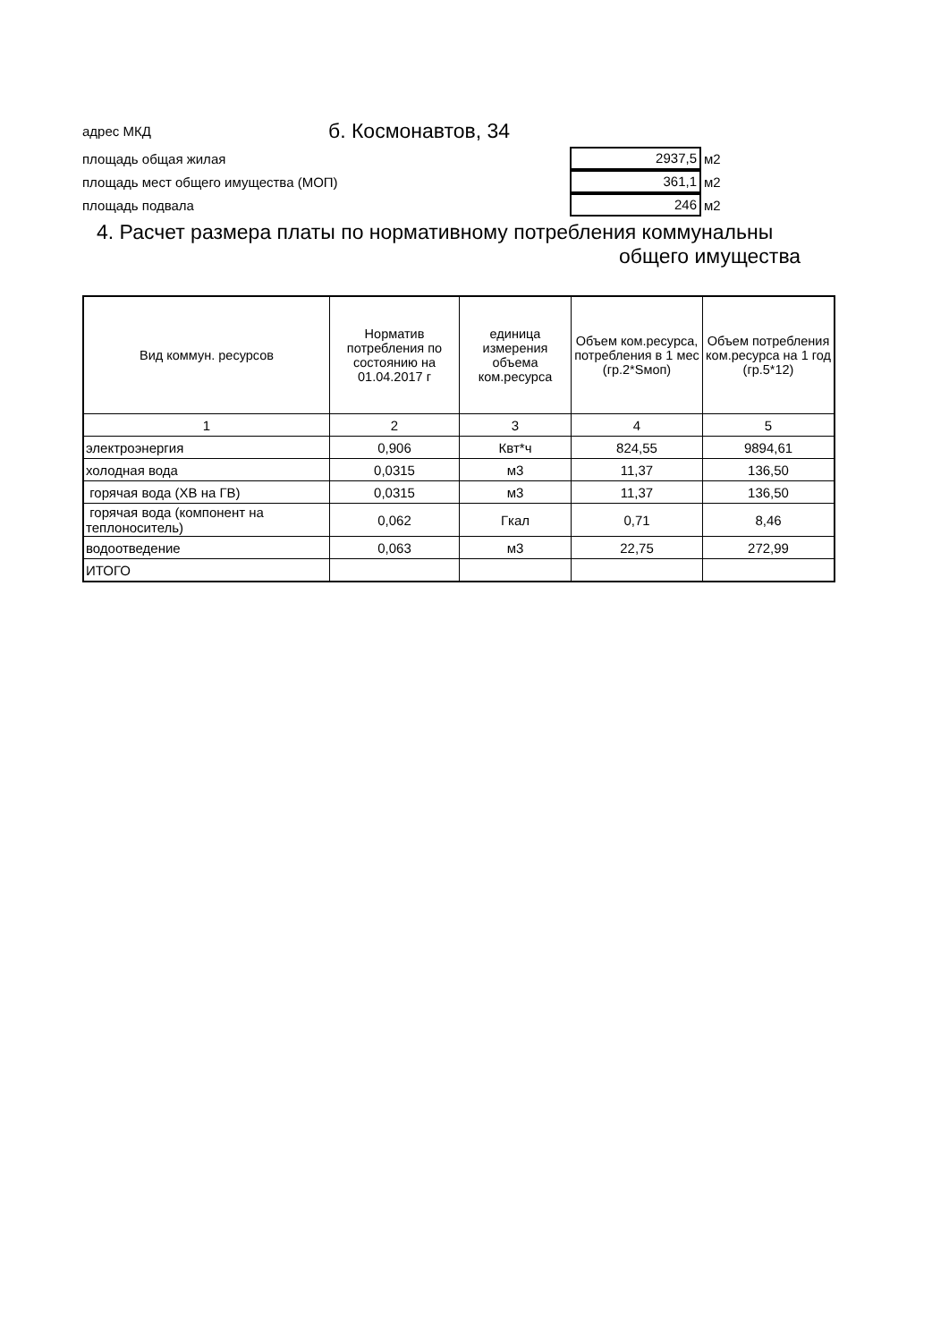адрес МКД б. Космонавтов, 34
площадь общая жилая 2937,5 м2
площадь мест общего имущества (МОП) 361,1 м2
площадь подвала 246 м2
4. Расчет размера платы по нормативному потребления коммунальны
общего имущества
| Вид коммун. ресурсов | Норматив потребления по состоянию на 01.04.2017 г | единица измерения объема ком.ресурса | Объем ком.ресурса, потребления в 1 мес (гр.2*Sмоп) | Объем потребления ком.ресурса на 1 год (гр.5*12) |
| --- | --- | --- | --- | --- |
| 1 | 2 | 3 | 4 | 5 |
| электроэнергия | 0,906 | Квт*ч | 824,55 | 9894,61 |
| холодная вода | 0,0315 | м3 | 11,37 | 136,50 |
| горячая вода (ХВ на ГВ) | 0,0315 | м3 | 11,37 | 136,50 |
| горячая вода (компонент на теплоноситель) | 0,062 | Гкал | 0,71 | 8,46 |
| водоотведение | 0,063 | м3 | 22,75 | 272,99 |
| ИТОГО | | | | |